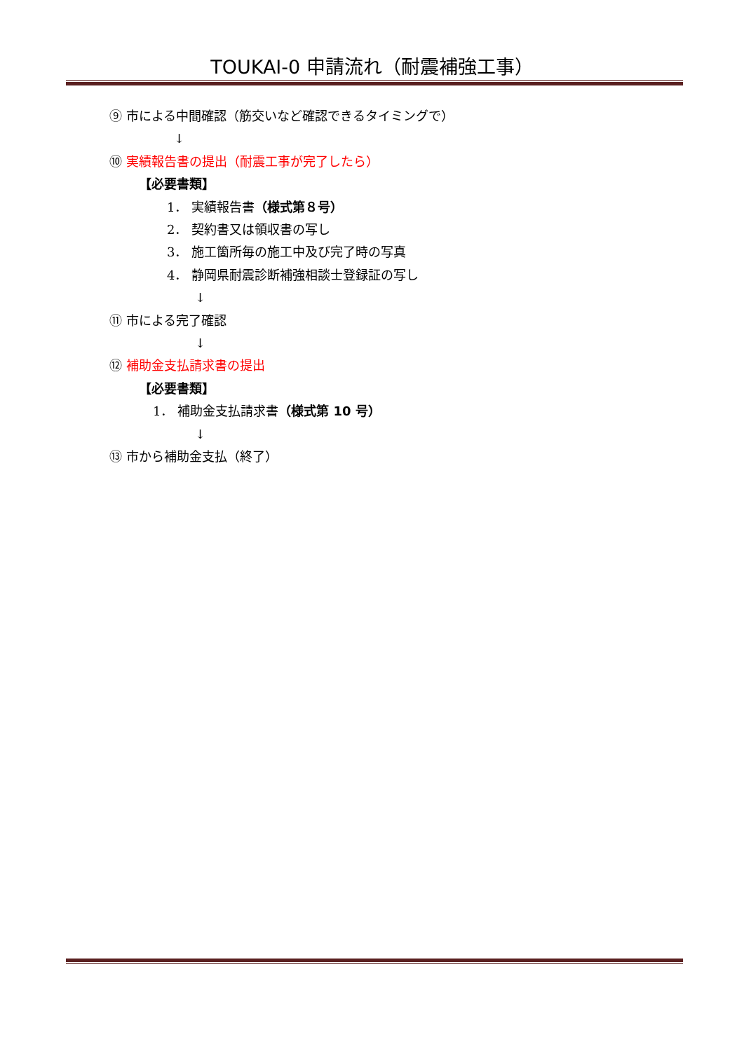TOUKAI-0 申請流れ（耐震補強工事）
⑨ 市による中間確認（筋交いなど確認できるタイミングで）
↓
⑩ 実績報告書の提出（耐震工事が完了したら）
【必要書類】
1． 実績報告書（様式第８号）
2． 契約書又は領収書の写し
3． 施工箇所毎の施工中及び完了時の写真
4． 静岡県耐震診断補強相談士登録証の写し
↓
⑪ 市による完了確認
↓
⑫ 補助金支払請求書の提出
【必要書類】
1． 補助金支払請求書（様式第 10 号）
↓
⑬ 市から補助金支払（終了）